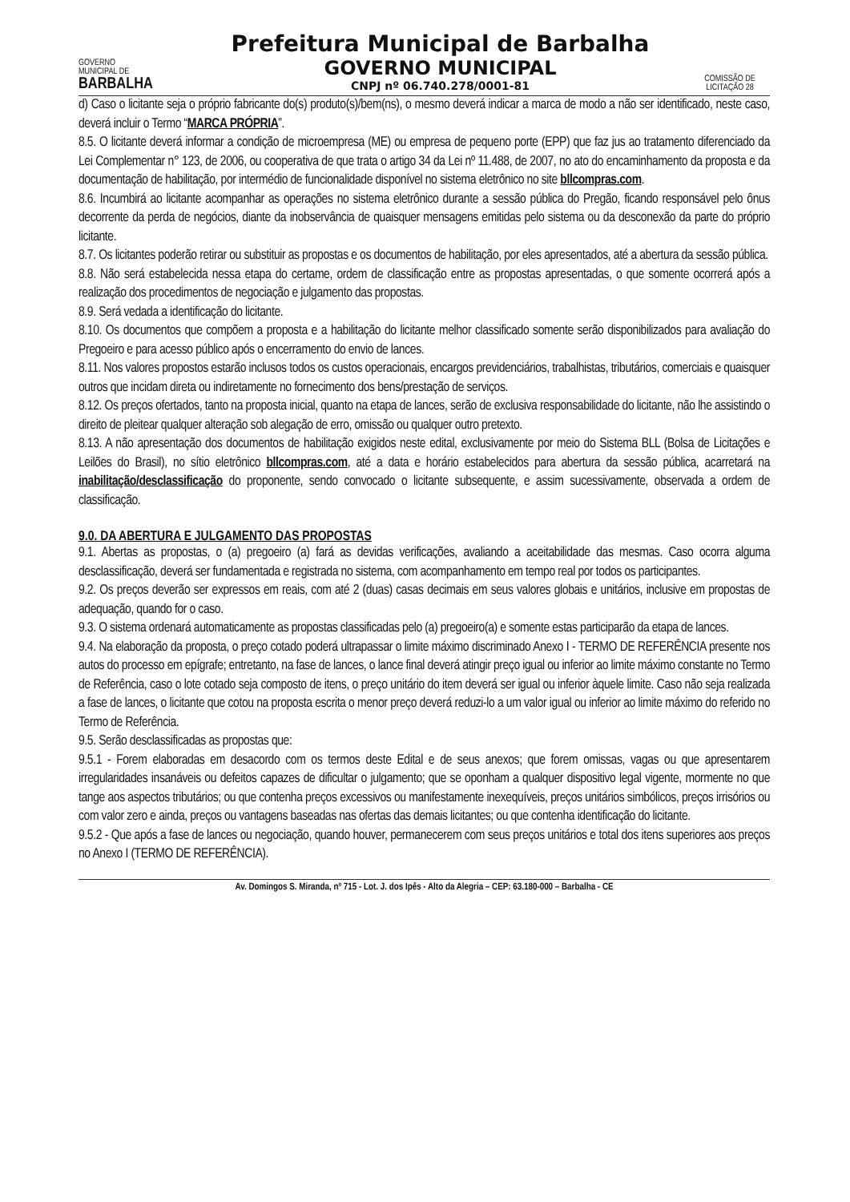GOVERNO
MUNICIPAL DE
BARBALHA
Prefeitura Municipal de Barbalha
GOVERNO MUNICIPAL
CNPJ nº 06.740.278/0001-81
COMISSÃO DE LICITAÇÃO 28
d) Caso o licitante seja o próprio fabricante do(s) produto(s)/bem(ns), o mesmo deverá indicar a marca de modo a não ser identificado, neste caso, deverá incluir o Termo “MARCA PRÓPRIA”.
8.5. O licitante deverá informar a condição de microempresa (ME) ou empresa de pequeno porte (EPP) que faz jus ao tratamento diferenciado da Lei Complementar n° 123, de 2006, ou cooperativa de que trata o artigo 34 da Lei nº 11.488, de 2007, no ato do encaminhamento da proposta e da documentação de habilitação, por intermédio de funcionalidade disponível no sistema eletrônico no site bllcompras.com.
8.6. Incumbirá ao licitante acompanhar as operações no sistema eletrônico durante a sessão pública do Pregão, ficando responsável pelo ônus decorrente da perda de negócios, diante da inobservância de quaisquer mensagens emitidas pelo sistema ou da desconexão da parte do próprio licitante.
8.7. Os licitantes poderão retirar ou substituir as propostas e os documentos de habilitação, por eles apresentados, até a abertura da sessão pública.
8.8. Não será estabelecida nessa etapa do certame, ordem de classificação entre as propostas apresentadas, o que somente ocorrerá após a realização dos procedimentos de negociação e julgamento das propostas.
8.9. Será vedada a identificação do licitante.
8.10. Os documentos que compõem a proposta e a habilitação do licitante melhor classificado somente serão disponibilizados para avaliação do Pregoeiro e para acesso público após o encerramento do envio de lances.
8.11. Nos valores propostos estarão inclusos todos os custos operacionais, encargos previdenciários, trabalhistas, tributários, comerciais e quaisquer outros que incidam direta ou indiretamente no fornecimento dos bens/prestação de serviços.
8.12. Os preços ofertados, tanto na proposta inicial, quanto na etapa de lances, serão de exclusiva responsabilidade do licitante, não lhe assistindo o direito de pleitear qualquer alteração sob alegação de erro, omissão ou qualquer outro pretexto.
8.13. A não apresentação dos documentos de habilitação exigidos neste edital, exclusivamente por meio do Sistema BLL (Bolsa de Licitações e Leilões do Brasil), no sítio eletrônico bllcompras.com, até a data e horário estabelecidos para abertura da sessão pública, acarretará na inabilitação/desclassificação do proponente, sendo convocado o licitante subsequente, e assim sucessivamente, observada a ordem de classificação.
9.0. DA ABERTURA E JULGAMENTO DAS PROPOSTAS
9.1. Abertas as propostas, o (a) pregoeiro (a) fará as devidas verificações, avaliando a aceitabilidade das mesmas. Caso ocorra alguma desclassificação, deverá ser fundamentada e registrada no sistema, com acompanhamento em tempo real por todos os participantes.
9.2. Os preços deverão ser expressos em reais, com até 2 (duas) casas decimais em seus valores globais e unitários, inclusive em propostas de adequação, quando for o caso.
9.3. O sistema ordenará automaticamente as propostas classificadas pelo (a) pregoeiro(a) e somente estas participarão da etapa de lances.
9.4. Na elaboração da proposta, o preço cotado poderá ultrapassar o limite máximo discriminado Anexo I - TERMO DE REFERÊNCIA presente nos autos do processo em epígrafe; entretanto, na fase de lances, o lance final deverá atingir preço igual ou inferior ao limite máximo constante no Termo de Referência, caso o lote cotado seja composto de itens, o preço unitário do item deverá ser igual ou inferior àquele limite. Caso não seja realizada a fase de lances, o licitante que cotou na proposta escrita o menor preço deverá reduzi-lo a um valor igual ou inferior ao limite máximo do referido no Termo de Referência.
9.5. Serão desclassificadas as propostas que:
9.5.1 - Forem elaboradas em desacordo com os termos deste Edital e de seus anexos; que forem omissas, vagas ou que apresentarem irregularidades insanáveis ou defeitos capazes de dificultar o julgamento; que se oponham a qualquer dispositivo legal vigente, mormente no que tange aos aspectos tributários; ou que contenha preços excessivos ou manifestamente inexequíveis, preços unitários simbólicos, preços irrisórios ou com valor zero e ainda, preços ou vantagens baseadas nas ofertas das demais licitantes; ou que contenha identificação do licitante.
9.5.2 - Que após a fase de lances ou negociação, quando houver, permanecerem com seus preços unitários e total dos itens superiores aos preços no Anexo I (TERMO DE REFERÊNCIA).
Av. Domingos S. Miranda, nº 715 - Lot. J. dos Ipês - Alto da Alegria – CEP: 63.180-000 – Barbalha - CE